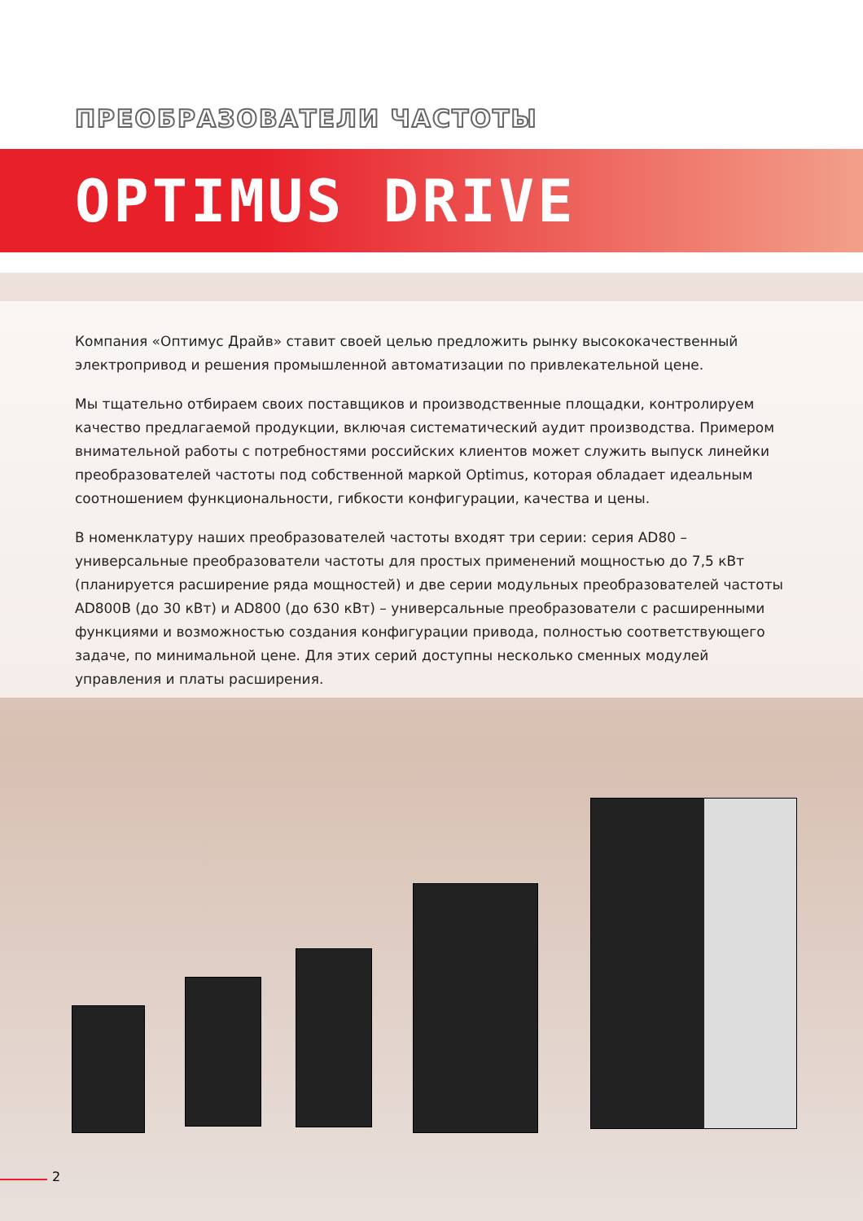ПРЕОБРАЗОВАТЕЛИ ЧАСТОТЫ
OPTIMUS DRIVE
Компания «Оптимус Драйв» ставит своей целью предложить рынку высококачественный электропривод и решения промышленной автоматизации по привлекательной цене.
Мы тщательно отбираем своих поставщиков и производственные площадки, контролируем качество предлагаемой продукции, включая систематический аудит производства. Примером внимательной работы с потребностями российских клиентов может служить выпуск линейки преобразователей частоты под собственной маркой Optimus, которая обладает идеальным соотношением функциональности, гибкости конфигурации, качества и цены.
В номенклатуру наших преобразователей частоты входят три серии: серия AD80 – универсальные преобразователи частоты для простых применений мощностью до 7,5 кВт (планируется расширение ряда мощностей) и две серии модульных преобразователей частоты AD800B (до 30 кВт) и AD800 (до 630 кВт) – универсальные преобразователи с расширенными функциями и возможностью создания конфигурации привода, полностью соответствующего задаче, по минимальной цене. Для этих серий доступны несколько сменных модулей управления и платы расширения.
2